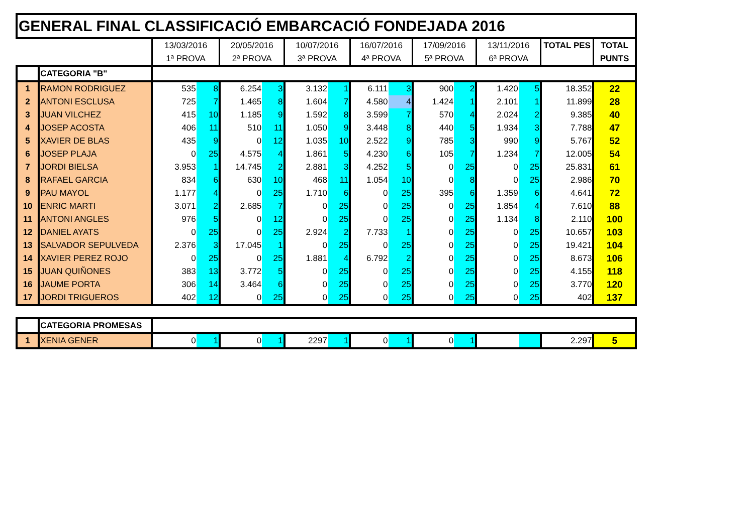GENERAL FINAL CLASSIFICACIÓ EMBARCACIÓ FONDEJADA 2016
| | | 13/03/2016 1ª PROVA | | 20/05/2016 2ª PROVA | | 10/07/2016 3ª PROVA | | 16/07/2016 4ª PROVA | | 17/09/2016 5ª PROVA | | 13/11/2016 6ª PROVA | | TOTAL PES | TOTAL PUNTS |
| | CATEGORIA "B" | | | | | | | | | | | | | | |
| 1 | RAMON RODRIGUEZ | 535 | 8 | 6.254 | 3 | 3.132 | 1 | 6.111 | 3 | 900 | 2 | 1.420 | 5 | 18.352 | 22 |
| 2 | ANTONI ESCLUSA | 725 | 7 | 1.465 | 8 | 1.604 | 7 | 4.580 | 4 | 1.424 | 1 | 2.101 | 1 | 11.899 | 28 |
| 3 | JUAN VILCHEZ | 415 | 10 | 1.185 | 9 | 1.592 | 8 | 3.599 | 7 | 570 | 4 | 2.024 | 2 | 9.385 | 40 |
| 4 | JOSEP ACOSTA | 406 | 11 | 510 | 11 | 1.050 | 9 | 3.448 | 8 | 440 | 5 | 1.934 | 3 | 7.788 | 47 |
| 5 | XAVIER DE BLAS | 435 | 9 | 0 | 12 | 1.035 | 10 | 2.522 | 9 | 785 | 3 | 990 | 9 | 5.767 | 52 |
| 6 | JOSEP PLAJA | 0 | 25 | 4.575 | 4 | 1.861 | 5 | 4.230 | 6 | 105 | 7 | 1.234 | 7 | 12.005 | 54 |
| 7 | JORDI BIELSA | 3.953 | 1 | 14.745 | 2 | 2.881 | 3 | 4.252 | 5 | 0 | 25 | 0 | 25 | 25.831 | 61 |
| 8 | RAFAEL GARCIA | 834 | 6 | 630 | 10 | 468 | 11 | 1.054 | 10 | 0 | 8 | 0 | 25 | 2.986 | 70 |
| 9 | PAU MAYOL | 1.177 | 4 | 0 | 25 | 1.710 | 6 | 0 | 25 | 395 | 6 | 1.359 | 6 | 4.641 | 72 |
| 10 | ENRIC MARTI | 3.071 | 2 | 2.685 | 7 | 0 | 25 | 0 | 25 | 0 | 25 | 1.854 | 4 | 7.610 | 88 |
| 11 | ANTONI ANGLES | 976 | 5 | 0 | 12 | 0 | 25 | 0 | 25 | 0 | 25 | 1.134 | 8 | 2.110 | 100 |
| 12 | DANIEL AYATS | 0 | 25 | 0 | 25 | 2.924 | 2 | 7.733 | 1 | 0 | 25 | 0 | 25 | 10.657 | 103 |
| 13 | SALVADOR SEPULVEDA | 2.376 | 3 | 17.045 | 1 | 0 | 25 | 0 | 25 | 0 | 25 | 0 | 25 | 19.421 | 104 |
| 14 | XAVIER PEREZ ROJO | 0 | 25 | 0 | 25 | 1.881 | 4 | 6.792 | 2 | 0 | 25 | 0 | 25 | 8.673 | 106 |
| 15 | JUAN QUIÑONES | 383 | 13 | 3.772 | 5 | 0 | 25 | 0 | 25 | 0 | 25 | 0 | 25 | 4.155 | 118 |
| 16 | JAUME PORTA | 306 | 14 | 3.464 | 6 | 0 | 25 | 0 | 25 | 0 | 25 | 0 | 25 | 3.770 | 120 |
| 17 | JORDI TRIGUEROS | 402 | 12 | 0 | 25 | 0 | 25 | 0 | 25 | 0 | 25 | 0 | 25 | 402 | 137 |
| | CATEGORIA PROMESAS | | | | | | | | | | | | | | |
| 1 | XENIA GENER | 0 | 1 | 0 | 1 | 2297 | 1 | 0 | 1 | 0 | 1 | | | 2.297 | 5 |